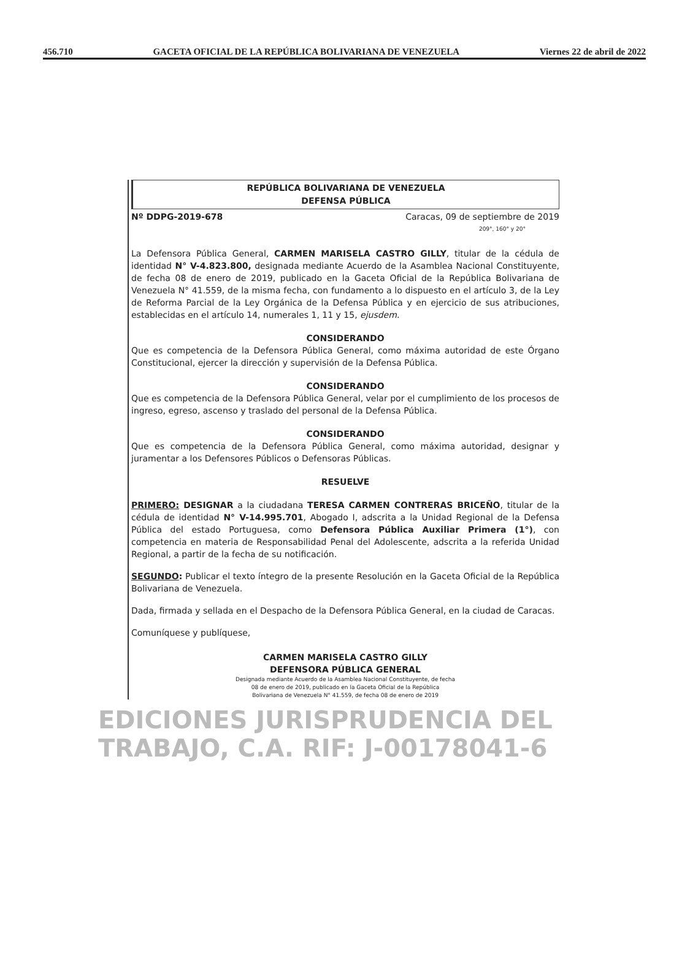456.710 GACETA OFICIAL DE LA REPÚBLICA BOLIVARIANA DE VENEZUELA Viernes 22 de abril de 2022
REPÚBLICA BOLIVARIANA DE VENEZUELA
DEFENSA PÚBLICA
Nº DDPG-2019-678 Caracas, 09 de septiembre de 2019
209°, 160° y 20°
La Defensora Pública General, CARMEN MARISELA CASTRO GILLY, titular de la cédula de identidad N° V-4.823.800, designada mediante Acuerdo de la Asamblea Nacional Constituyente, de fecha 08 de enero de 2019, publicado en la Gaceta Oficial de la República Bolivariana de Venezuela N° 41.559, de la misma fecha, con fundamento a lo dispuesto en el artículo 3, de la Ley de Reforma Parcial de la Ley Orgánica de la Defensa Pública y en ejercicio de sus atribuciones, establecidas en el artículo 14, numerales 1, 11 y 15, ejusdem.
CONSIDERANDO
Que es competencia de la Defensora Pública General, como máxima autoridad de este Órgano Constitucional, ejercer la dirección y supervisión de la Defensa Pública.
CONSIDERANDO
Que es competencia de la Defensora Pública General, velar por el cumplimiento de los procesos de ingreso, egreso, ascenso y traslado del personal de la Defensa Pública.
CONSIDERANDO
Que es competencia de la Defensora Pública General, como máxima autoridad, designar y juramentar a los Defensores Públicos o Defensoras Públicas.
RESUELVE
PRIMERO: DESIGNAR a la ciudadana TERESA CARMEN CONTRERAS BRICEÑO, titular de la cédula de identidad N° V-14.995.701, Abogado I, adscrita a la Unidad Regional de la Defensa Pública del estado Portuguesa, como Defensora Pública Auxiliar Primera (1°), con competencia en materia de Responsabilidad Penal del Adolescente, adscrita a la referida Unidad Regional, a partir de la fecha de su notificación.
SEGUNDO: Publicar el texto íntegro de la presente Resolución en la Gaceta Oficial de la República Bolivariana de Venezuela.
Dada, firmada y sellada en el Despacho de la Defensora Pública General, en la ciudad de Caracas.
Comuníquese y publíquese,
CARMEN MARISELA CASTRO GILLY
DEFENSORA PÚBLICA GENERAL
Designada mediante Acuerdo de la Asamblea Nacional Constituyente, de fecha
08 de enero de 2019, publicado en la Gaceta Oficial de la República
Bolivariana de Venezuela N° 41.559, de fecha 08 de enero de 2019
EDICIONES JURISPRUDENCIA DEL TRABAJO, C.A. RIF: J-00178041-6